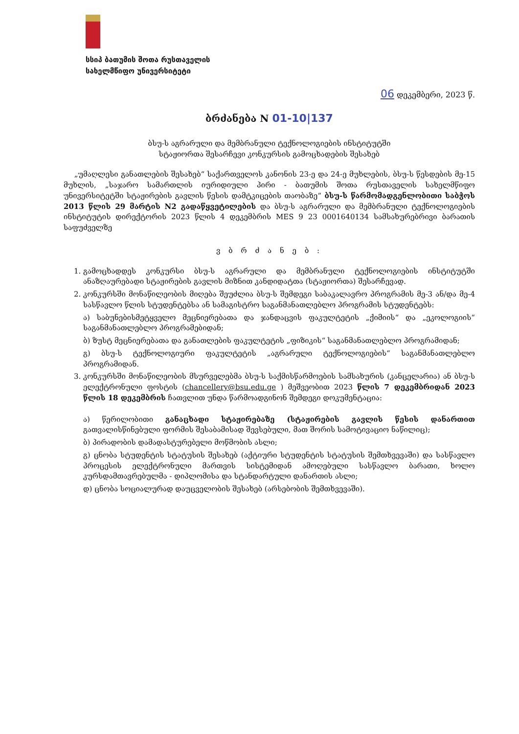სსიპ ბათუმის შოთა რუსთაველის
სახელმწიფო უნივერსიტეტი
06 დეკემბერი, 2023 წ.
ბრძანება N 01-10|137
ბსუ-ს აგრარული და მემბრანული ტექნოლოგიების ინსტიტუტში
სტაჟიორთა შესარჩევი კონკურსის გამოცხადების შესახებ
„უმაღლესი განათლების შესახებ“ საქართველოს კანონის 23-ე და 24-ე მუხლების, ბსუ-ს წესდების მე-15 მუხლის, „საჯარო სამართლის იურიდიული პირი - ბათუმის შოთა რუსთაველის სახელმწიფო უნივერსიტეტში სტაჟირების გავლის წესის დამტკიცების თაობაზე“ ბსუ-ს წარმომადგენლობითი საბჭოს 2013 წლის 29 მარტის N2 გადაწყვეტილების და ბსუ-ს აგრარული და მემბრანული ტექნოლოგიების ინსტიტუტის დირექტორის 2023 წლის 4 დეკემბრის MES 9 23 0001640134 სამსახურებრივი ბარათის საფუძველზე
ვ ბ რ ძ ა ნ ე ბ :
1. გამოცხადდეს კონკურსი ბსუ-ს აგრარული და მემბრანული ტექნოლოგიების ინსტიტუტში ანაზღაურებადი სტაჟირების გავლის მიზნით კანდიდატთა (სტაჟიორთა) შესარჩევად.
2. კონკურსში მონაწილეობის მიღება შეუძლია ბსუ-ს შემდეგი საბაკალავრო პროგრამის მე-3 ან/და მე-4 სასწავლო წლის სტუდენტებსა ან სამაგისტრო საგანმანათლებლო პროგრამის სტუდენტებს:
ა) საბუნებისმეტყველო მეცნიერებათა და ჯანდაცვის ფაკულტეტის „ქიმიის“ და „ეკოლოგიის“ საგანმანათლებლო პროგრამებიდან;
ბ) ზუსტ მეცნიერებათა და განათლების ფაკულტეტის „ფიზიკის“ საგანმანათლებლო პროგრამიდან;
გ) ბსუ-ს ტექნოლოგიური ფაკულტეტის „აგრარული ტექნოლოგიების“ საგანმანათლებლო პროგრამიდან.
3. კონკურსში მონაწილეობის მსურველებმა ბსუ-ს საქმისწარმოების სამსახურის (კანცელარია) ან ბსუ-ს ელექტრონული ფოსტის (chancellery@bsu.edu.ge ) მეშვეობით 2023 წლის 7 დეკემბრიდან 2023 წლის 18 დეკემბრის ჩათვლით უნდა წარმოადგინონ შემდეგი დოკუმენტაცია:
ა) წერილობითი განაცხადი სტაჟირებაზე (სტაჟირების გავლის წესის დანართით გათვალისწინებული ფორმის შესაბამისად შევსებული, მათ შორის სამოტივაციო ნაწილიც);
ბ) პირადობის დამადასტურებელი მოწმობის ასლი;
გ) ცნობა სტუდენტის სტატუსის შესახებ (აქტიური სტუდენტის სტატუსის შემთხვევაში) და სასწავლო პროცესის ელექტრონული მართვის სისტემიდან ამოღებული სასწავლო ბარათი, ხოლო კურსდამთავრებულმა - დიპლომისა და სტანდარტული დანართის ასლი;
დ) ცნობა სოციალურად დაუცველობის შესახებ (არსებობის შემთხვევაში).